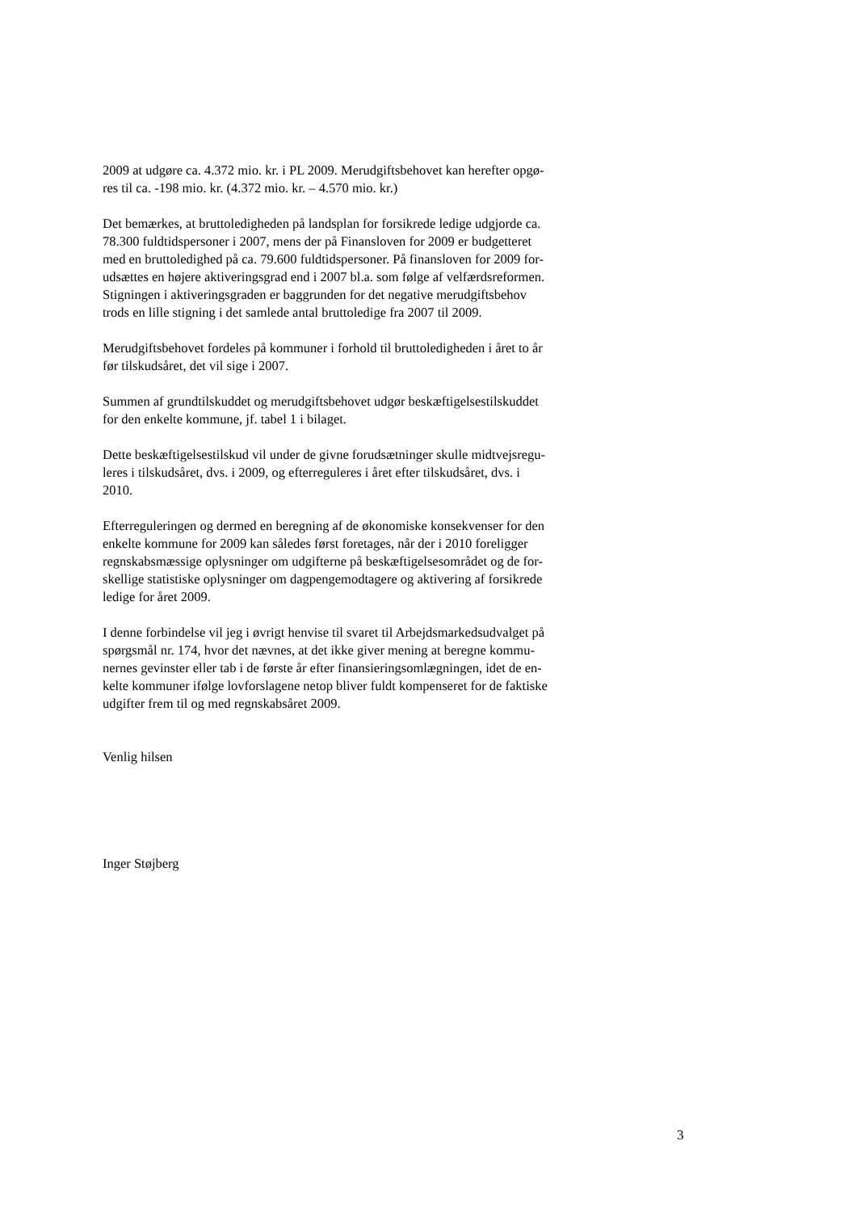2009 at udgøre ca. 4.372 mio. kr. i PL 2009. Merudgiftsbehovet kan herefter opgø-
res til ca. -198 mio. kr. (4.372 mio. kr. – 4.570 mio. kr.)
Det bemærkes, at bruttoledigheden på landsplan for forsikrede ledige udgjorde ca.
78.300 fuldtidspersoner i 2007, mens der på Finansloven for 2009 er budgetteret
med en bruttoledighed på ca. 79.600 fuldtidspersoner. På finansloven for 2009 for-
udsættes en højere aktiveringsgrad end i 2007 bl.a. som følge af velfærdsreformen.
Stigningen i aktiveringsgraden er baggrunden for det negative merudgiftsbehov
trods en lille stigning i det samlede antal bruttoledige fra 2007 til 2009.
Merudgiftsbehovet fordeles på kommuner i forhold til bruttoledigheden i året to år
før tilskudsåret, det vil sige i 2007.
Summen af grundtilskuddet og merudgiftsbehovet udgør beskæftigelsestilskuddet
for den enkelte kommune, jf. tabel 1 i bilaget.
Dette beskæftigelsestilskud vil under de givne forudsætninger skulle midtvejsregu-
leres i tilskudsåret, dvs. i 2009, og efterreguleres i året efter tilskudsåret, dvs. i
2010.
Efterreguleringen og dermed en beregning af de økonomiske konsekvenser for den
enkelte kommune for 2009 kan således først foretages, når der i 2010 foreligger
regnskabsmæssige oplysninger om udgifterne på beskæftigelsesområdet og de for-
skellige statistiske oplysninger om dagpengemodtagere og aktivering af forsikrede
ledige for året 2009.
I denne forbindelse vil jeg i øvrigt henvise til svaret til Arbejdsmarkedsudvalget på
spørgsmål nr. 174, hvor det nævnes, at det ikke giver mening at beregne kommu-
nernes gevinster eller tab i de første år efter finansieringsomlægningen, idet de en-
kelte kommuner ifølge lovforslagene netop bliver fuldt kompenseret for de faktiske
udgifter frem til og med regnskabsåret 2009.
Venlig hilsen
Inger Støjberg
3